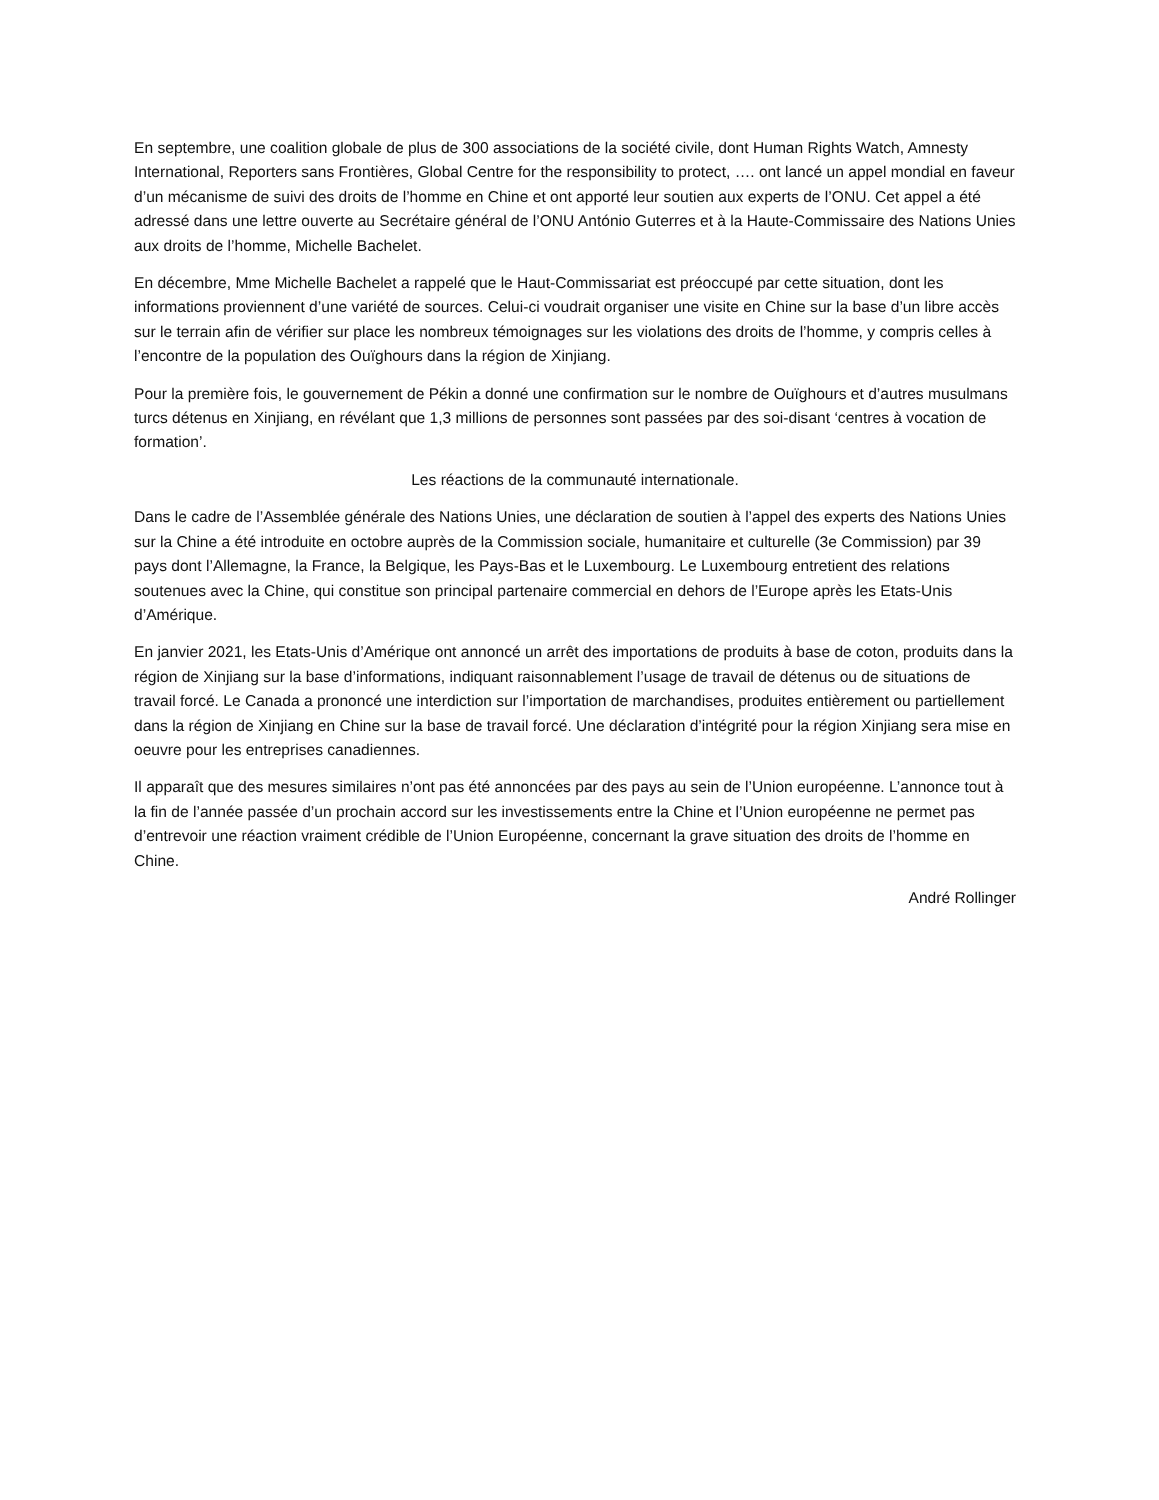En septembre, une coalition globale de plus de 300 associations de la société civile, dont Human Rights Watch, Amnesty International, Reporters sans Frontières, Global Centre for the responsibility to protect, …. ont lancé un appel mondial en faveur d’un mécanisme de suivi des droits de l’homme en Chine et ont apporté leur soutien aux experts de l’ONU. Cet appel a été adressé dans une lettre ouverte au Secrétaire général de l’ONU António Guterres et à la Haute-Commissaire des Nations Unies aux droits de l’homme, Michelle Bachelet.
En décembre, Mme Michelle Bachelet a rappelé que le Haut-Commissariat est préoccupé par cette situation, dont les informations proviennent d’une variété de sources. Celui-ci voudrait organiser une visite en Chine sur la base d’un libre accès sur le terrain afin de vérifier sur place les nombreux témoignages sur les violations des droits de l’homme, y compris celles à l’encontre de la population des Ouïghours dans la région de Xinjiang.
Pour la première fois, le gouvernement de Pékin a donné une confirmation sur le nombre de Ouïghours et d’autres musulmans turcs détenus en Xinjiang, en révélant que 1,3 millions de personnes sont passées par des soi-disant ‘centres à vocation de formation’.
Les réactions de la communauté internationale.
Dans le cadre de l’Assemblée générale des Nations Unies, une déclaration de soutien à l’appel des experts des Nations Unies sur la Chine a été introduite en octobre auprès de la Commission sociale, humanitaire et culturelle (3e Commission) par 39 pays dont l’Allemagne, la France, la Belgique, les Pays-Bas et le Luxembourg. Le Luxembourg entretient des relations soutenues avec la Chine, qui constitue son principal partenaire commercial en dehors de l’Europe après les Etats-Unis d’Amérique.
En janvier 2021, les Etats-Unis d’Amérique ont annoncé un arrêt des importations de produits à base de coton, produits dans la région de Xinjiang sur la base d’informations, indiquant raisonnablement l’usage de travail de détenus ou de situations de travail forcé. Le Canada a prononcé une interdiction sur l’importation de marchandises, produites entièrement ou partiellement dans la région de Xinjiang en Chine sur la base de travail forcé. Une déclaration d’intégrité pour la région Xinjiang sera mise en oeuvre pour les entreprises canadiennes.
Il apparaît que des mesures similaires n’ont pas été annoncées par des pays au sein de l’Union européenne. L’annonce tout à la fin de l’année passée d’un prochain accord sur les investissements entre la Chine et l’Union européenne ne permet pas d’entrevoir une réaction vraiment crédible de l’Union Européenne, concernant la grave situation des droits de l’homme en Chine.
André Rollinger